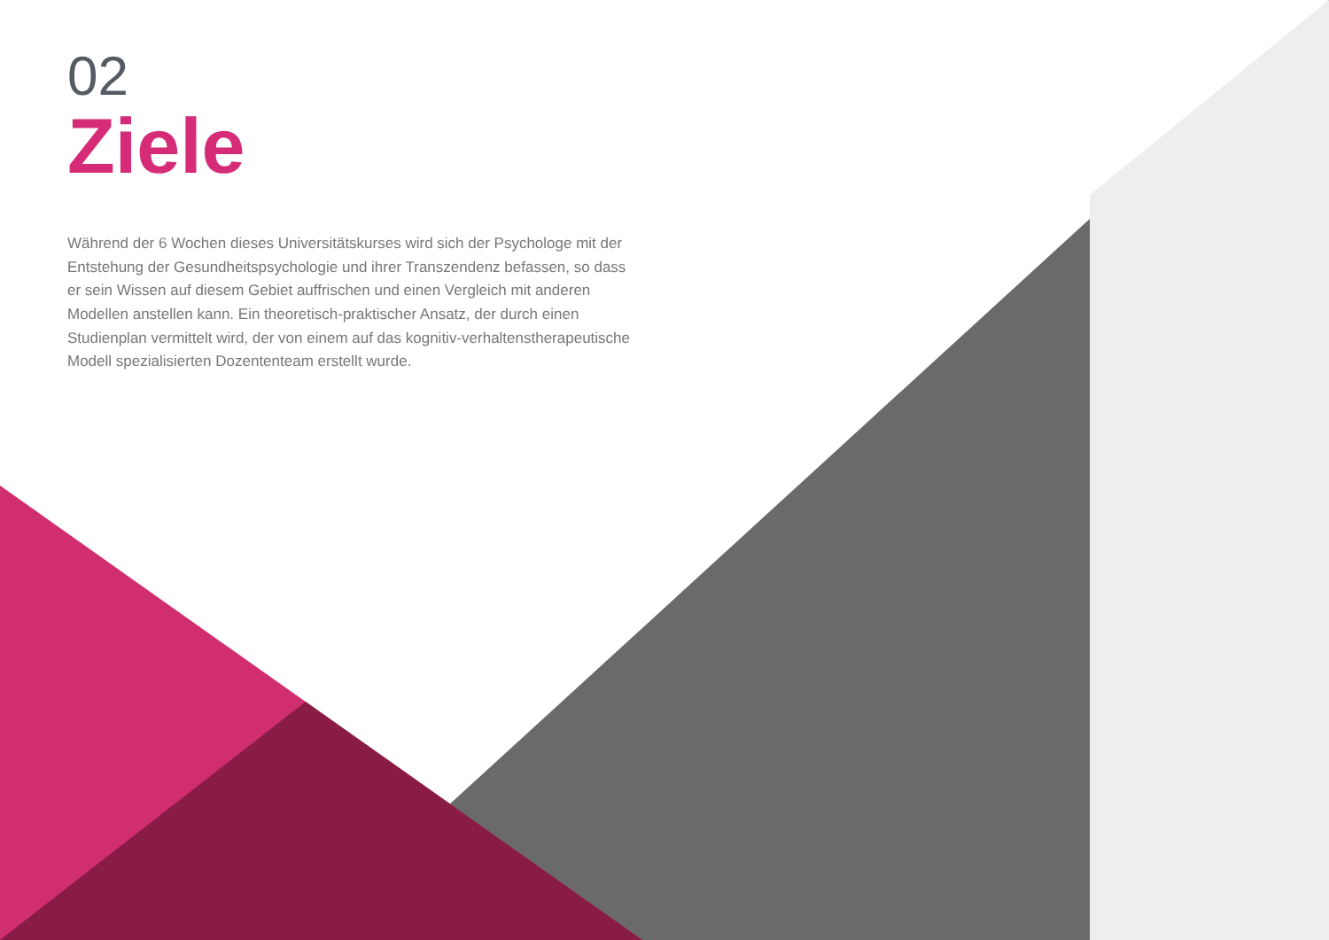02
Ziele
Während der 6 Wochen dieses Universitätskurses wird sich der Psychologe mit der Entstehung der Gesundheitspsychologie und ihrer Transzendenz befassen, so dass er sein Wissen auf diesem Gebiet auffrischen und einen Vergleich mit anderen Modellen anstellen kann. Ein theoretisch-praktischer Ansatz, der durch einen Studienplan vermittelt wird, der von einem auf das kognitiv-verhaltenstherapeutische Modell spezialisierten Dozententeam erstellt wurde.